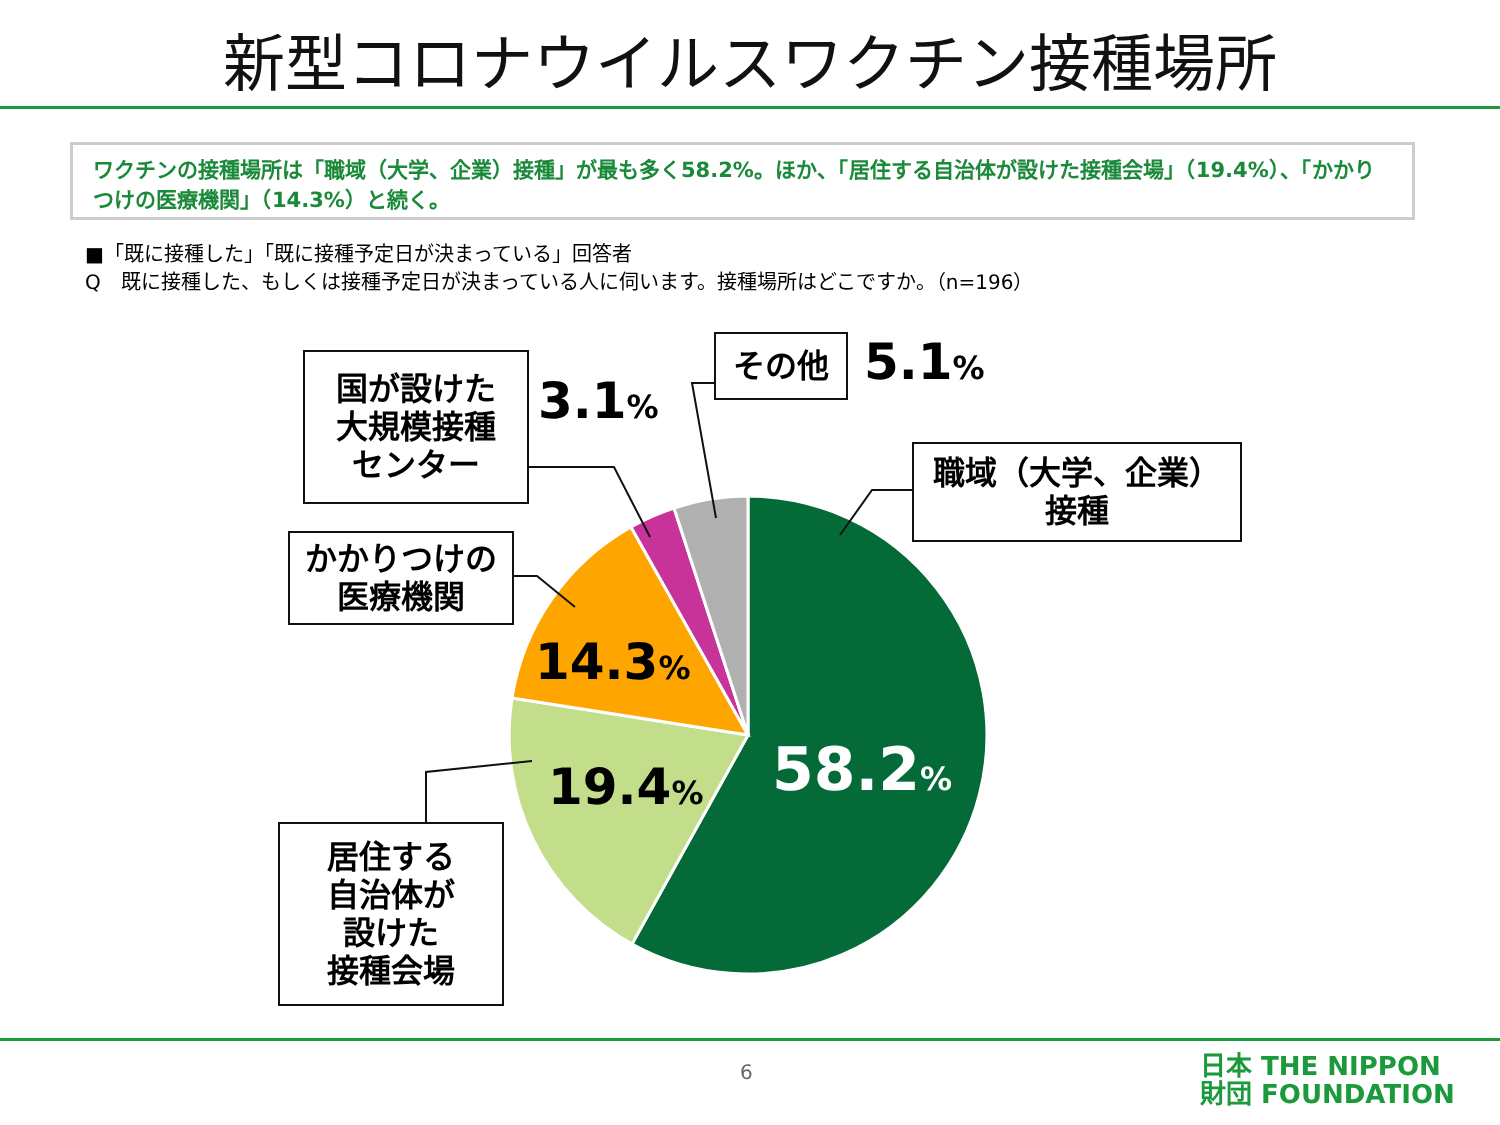新型コロナウイルスワクチン接種場所
ワクチンの接種場所は「職域（大学、企業）接種」が最も多く58.2%。ほか、「居住する自治体が設けた接種会場」（19.4%）、「かかりつけの医療機関」（14.3%）と続く。
■「既に接種した」「既に接種予定日が決まっている」回答者
Q　既に接種した、もしくは接種予定日が決まっている人に伺います。接種場所はどこですか。（n=196）
国が設けた
大規模接種
センター
3.1%
その他 5.1%
職域（大学、企業）
接種
かかりつけの
医療機関
14.3%
19.4% 58.2%
居住する
自治体が
設けた
接種会場
6
日本 THE NIPPON
財団 FOUNDATION